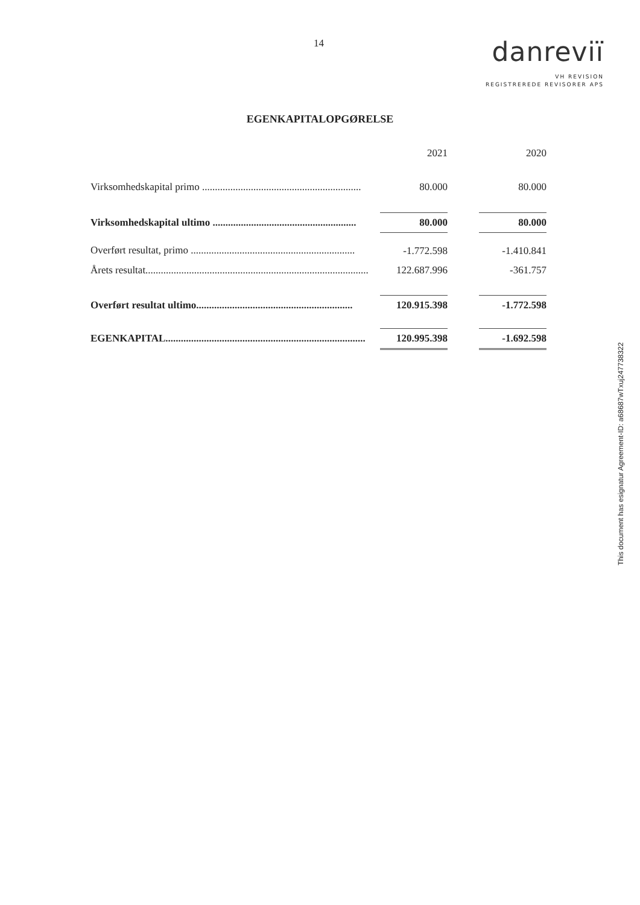14
danreviï
VH REVISION
REGISTREREDE REVISORER APS
EGENKAPITALOPGØRELSE
| | 2021 | | 2020 |
| --- | --- | --- | --- |
| Virksomhedskapital primo .............................................................. | 80.000 | | 80.000 |
| Virksomhedskapital ultimo ........................................................ | 80.000 | | 80.000 |
| Overført resultat, primo ................................................................ | -1.772.598 | | -1.410.841 |
| Årets resultat....................................................................................... | 122.687.996 | | -361.757 |
| Overført resultat ultimo............................................................. | 120.915.398 | | -1.772.598 |
| EGENKAPITAL.............................................................................. | 120.995.398 | | -1.692.598 |
This document has esignatur Agreement-ID: a68687wTxuj247738322